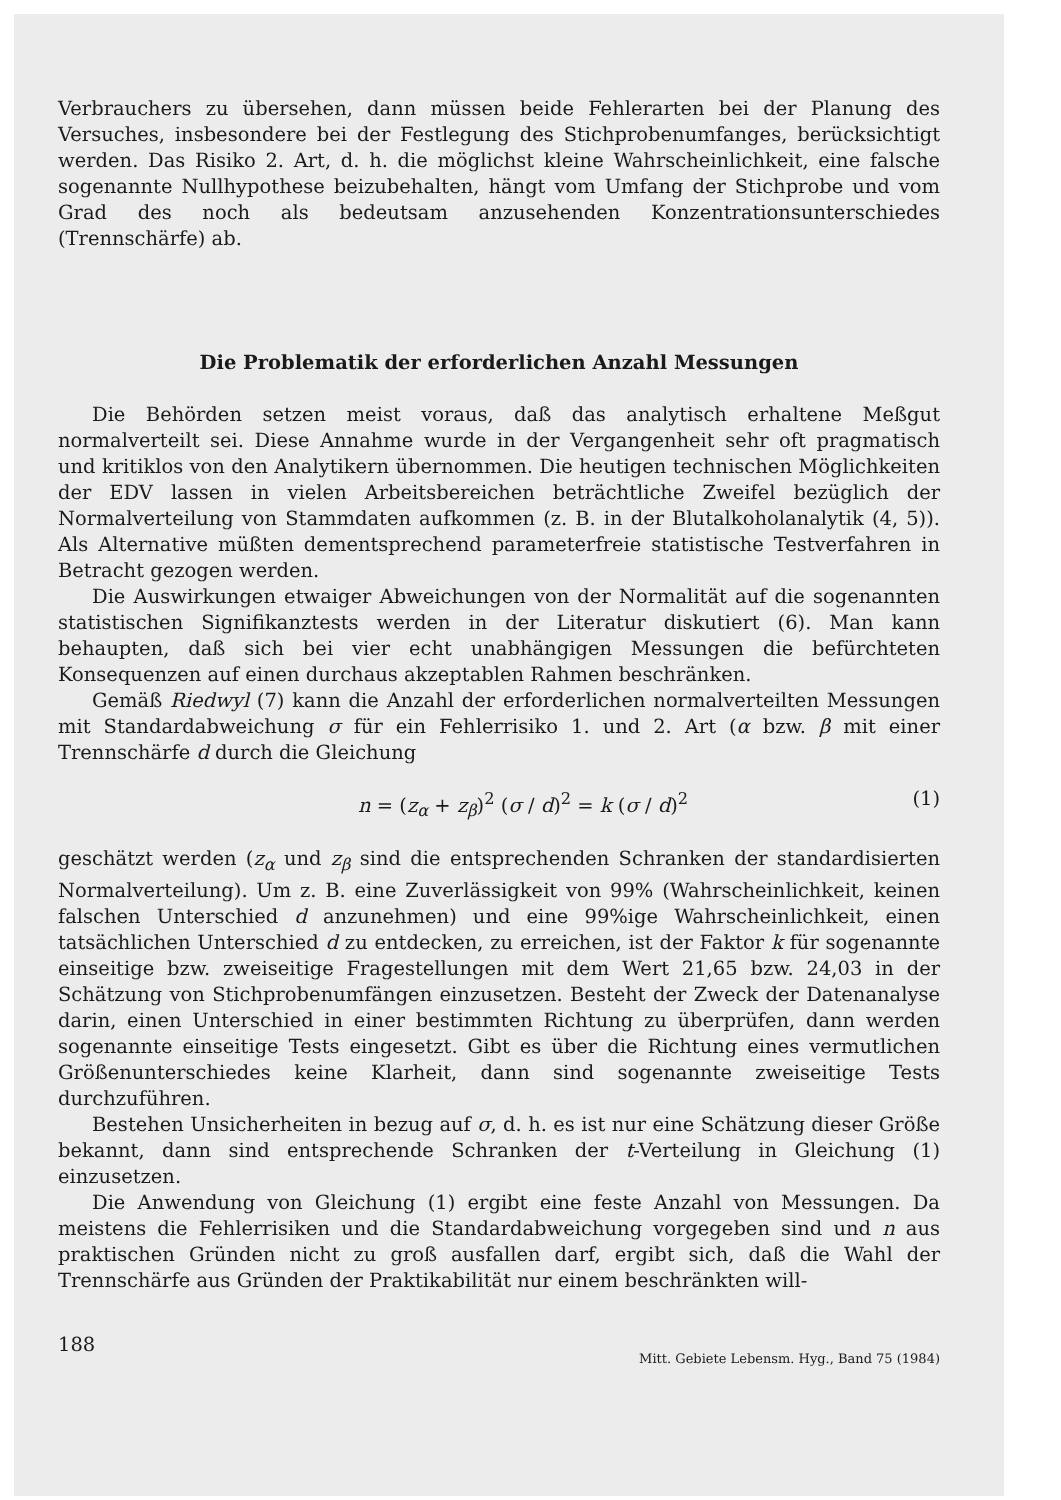Verbrauchers zu übersehen, dann müssen beide Fehlerarten bei der Planung des Versuches, insbesondere bei der Festlegung des Stichprobenumfanges, berücksichtigt werden. Das Risiko 2. Art, d. h. die möglichst kleine Wahrscheinlichkeit, eine falsche sogenannte Nullhypothese beizubehalten, hängt vom Umfang der Stichprobe und vom Grad des noch als bedeutsam anzusehenden Konzentrationsunterschiedes (Trennschärfe) ab.
Die Problematik der erforderlichen Anzahl Messungen
Die Behörden setzen meist voraus, daß das analytisch erhaltene Meßgut normalverteilt sei. Diese Annahme wurde in der Vergangenheit sehr oft pragmatisch und kritiklos von den Analytikern übernommen. Die heutigen technischen Möglichkeiten der EDV lassen in vielen Arbeitsbereichen beträchtliche Zweifel bezüglich der Normalverteilung von Stammdaten aufkommen (z. B. in der Blutalkoholanalytik (4, 5)). Als Alternative müßten dementsprechend parameterfreie statistische Testverfahren in Betracht gezogen werden.
Die Auswirkungen etwaiger Abweichungen von der Normalität auf die sogenannten statistischen Signifikanztests werden in der Literatur diskutiert (6). Man kann behaupten, daß sich bei vier echt unabhängigen Messungen die befürchteten Konsequenzen auf einen durchaus akzeptablen Rahmen beschränken.
Gemäß Riedwyl (7) kann die Anzahl der erforderlichen normalverteilten Messungen mit Standardabweichung σ für ein Fehlerrisiko 1. und 2. Art (α bzw. β mit einer Trennschärfe d durch die Gleichung
n = (z<sub>α</sub> + z<sub>β</sub>)<sup>2</sup> (σ / d)<sup>2</sup> = k (σ / d)<sup>2</sup> (1)
geschätzt werden (z<sub>α</sub> und z<sub>β</sub> sind die entsprechenden Schranken der standardisierten Normalverteilung). Um z. B. eine Zuverlässigkeit von 99% (Wahrscheinlichkeit, keinen falschen Unterschied d anzunehmen) und eine 99%ige Wahrscheinlichkeit, einen tatsächlichen Unterschied d zu entdecken, zu erreichen, ist der Faktor k für sogenannte einseitige bzw. zweiseitige Fragestellungen mit dem Wert 21,65 bzw. 24,03 in der Schätzung von Stichprobenumfängen einzusetzen. Besteht der Zweck der Datenanalyse darin, einen Unterschied in einer bestimmten Richtung zu überprüfen, dann werden sogenannte einseitige Tests eingesetzt. Gibt es über die Richtung eines vermutlichen Größenunterschiedes keine Klarheit, dann sind sogenannte zweiseitige Tests durchzuführen.
Bestehen Unsicherheiten in bezug auf σ, d. h. es ist nur eine Schätzung dieser Größe bekannt, dann sind entsprechende Schranken der t-Verteilung in Gleichung (1) einzusetzen.
Die Anwendung von Gleichung (1) ergibt eine feste Anzahl von Messungen. Da meistens die Fehlerrisiken und die Standardabweichung vorgegeben sind und n aus praktischen Gründen nicht zu groß ausfallen darf, ergibt sich, daß die Wahl der Trennschärfe aus Gründen der Praktikabilität nur einem beschränkten will-
188 Mitt. Gebiete Lebensm. Hyg., Band 75 (1984)